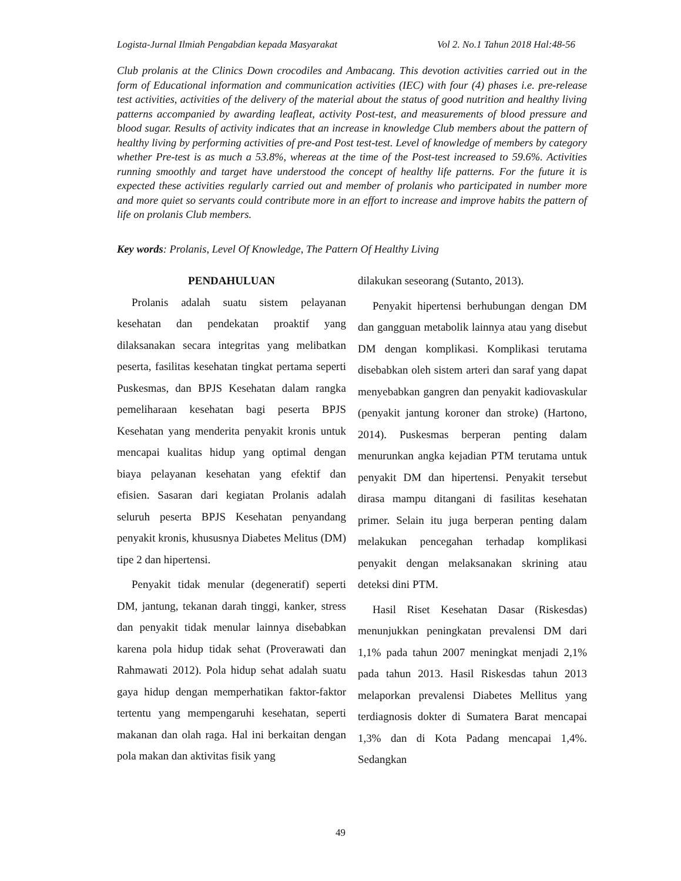Logista-Jurnal Ilmiah Pengabdian kepada Masyarakat Vol 2. No.1 Tahun 2018 Hal:48-56
Club prolanis at the Clinics Down crocodiles and Ambacang. This devotion activities carried out in the form of Educational information and communication activities (IEC) with four (4) phases i.e. pre-release test activities, activities of the delivery of the material about the status of good nutrition and healthy living patterns accompanied by awarding leafleat, activity Post-test, and measurements of blood pressure and blood sugar. Results of activity indicates that an increase in knowledge Club members about the pattern of healthy living by performing activities of pre-and Post test-test. Level of knowledge of members by category whether Pre-test is as much a 53.8%, whereas at the time of the Post-test increased to 59.6%. Activities running smoothly and target have understood the concept of healthy life patterns. For the future it is expected these activities regularly carried out and member of prolanis who participated in number more and more quiet so servants could contribute more in an effort to increase and improve habits the pattern of life on prolanis Club members.
Key words: Prolanis, Level Of Knowledge, The Pattern Of Healthy Living
PENDAHULUAN
Prolanis adalah suatu sistem pelayanan kesehatan dan pendekatan proaktif yang dilaksanakan secara integritas yang melibatkan peserta, fasilitas kesehatan tingkat pertama seperti Puskesmas, dan BPJS Kesehatan dalam rangka pemeliharaan kesehatan bagi peserta BPJS Kesehatan yang menderita penyakit kronis untuk mencapai kualitas hidup yang optimal dengan biaya pelayanan kesehatan yang efektif dan efisien. Sasaran dari kegiatan Prolanis adalah seluruh peserta BPJS Kesehatan penyandang penyakit kronis, khususnya Diabetes Melitus (DM) tipe 2 dan hipertensi.
Penyakit tidak menular (degeneratif) seperti DM, jantung, tekanan darah tinggi, kanker, stress dan penyakit tidak menular lainnya disebabkan karena pola hidup tidak sehat (Proverawati dan Rahmawati 2012). Pola hidup sehat adalah suatu gaya hidup dengan memperhatikan faktor-faktor tertentu yang mempengaruhi kesehatan, seperti makanan dan olah raga. Hal ini berkaitan dengan pola makan dan aktivitas fisik yang
dilakukan seseorang (Sutanto, 2013).
Penyakit hipertensi berhubungan dengan DM dan gangguan metabolik lainnya atau yang disebut DM dengan komplikasi. Komplikasi terutama disebabkan oleh sistem arteri dan saraf yang dapat menyebabkan gangren dan penyakit kadiovaskular (penyakit jantung koroner dan stroke) (Hartono, 2014). Puskesmas berperan penting dalam menurunkan angka kejadian PTM terutama untuk penyakit DM dan hipertensi. Penyakit tersebut dirasa mampu ditangani di fasilitas kesehatan primer. Selain itu juga berperan penting dalam melakukan pencegahan terhadap komplikasi penyakit dengan melaksanakan skrining atau deteksi dini PTM.
Hasil Riset Kesehatan Dasar (Riskesdas) menunjukkan peningkatan prevalensi DM dari 1,1% pada tahun 2007 meningkat menjadi 2,1% pada tahun 2013. Hasil Riskesdas tahun 2013 melaporkan prevalensi Diabetes Mellitus yang terdiagnosis dokter di Sumatera Barat mencapai 1,3% dan di Kota Padang mencapai 1,4%. Sedangkan
49